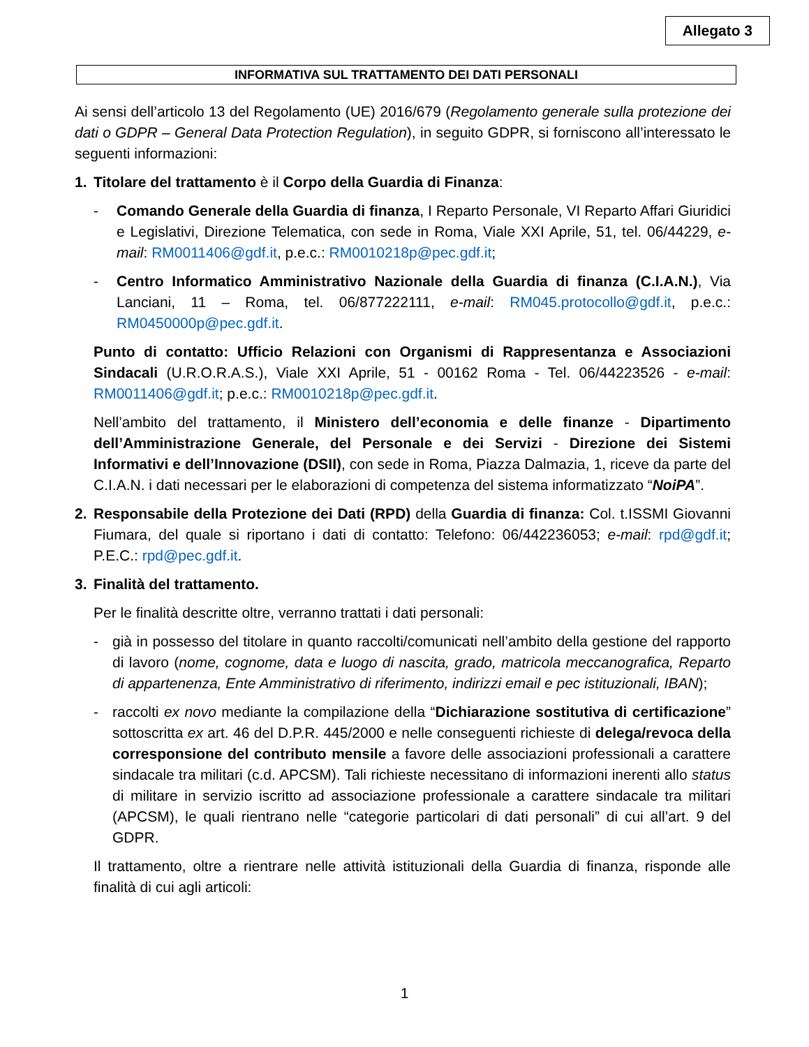Allegato 3
INFORMATIVA SUL TRATTAMENTO DEI DATI PERSONALI
Ai sensi dell’articolo 13 del Regolamento (UE) 2016/679 (Regolamento generale sulla protezione dei dati o GDPR – General Data Protection Regulation), in seguito GDPR, si forniscono all’interessato le seguenti informazioni:
1. Titolare del trattamento è il Corpo della Guardia di Finanza:
- Comando Generale della Guardia di finanza, I Reparto Personale, VI Reparto Affari Giuridici e Legislativi, Direzione Telematica, con sede in Roma, Viale XXI Aprile, 51, tel. 06/44229, e-mail: RM0011406@gdf.it, p.e.c.: RM0010218p@pec.gdf.it;
- Centro Informatico Amministrativo Nazionale della Guardia di finanza (C.I.A.N.), Via Lanciani, 11 – Roma, tel. 06/877222111, e-mail: RM045.protocollo@gdf.it, p.e.c.: RM0450000p@pec.gdf.it.
Punto di contatto: Ufficio Relazioni con Organismi di Rappresentanza e Associazioni Sindacali (U.R.O.R.A.S.), Viale XXI Aprile, 51 - 00162 Roma - Tel. 06/44223526 - e-mail: RM0011406@gdf.it; p.e.c.: RM0010218p@pec.gdf.it.
Nell’ambito del trattamento, il Ministero dell’economia e delle finanze - Dipartimento dell’Amministrazione Generale, del Personale e dei Servizi - Direzione dei Sistemi Informativi e dell’Innovazione (DSII), con sede in Roma, Piazza Dalmazia, 1, riceve da parte del C.I.A.N. i dati necessari per le elaborazioni di competenza del sistema informatizzato “NoiPA”.
2. Responsabile della Protezione dei Dati (RPD) della Guardia di finanza: Col. t.ISSMI Giovanni Fiumara, del quale si riportano i dati di contatto: Telefono: 06/442236053; e-mail: rpd@gdf.it; P.E.C.: rpd@pec.gdf.it.
3. Finalità del trattamento.
Per le finalità descritte oltre, verranno trattati i dati personali:
- già in possesso del titolare in quanto raccolti/comunicati nell’ambito della gestione del rapporto di lavoro (nome, cognome, data e luogo di nascita, grado, matricola meccanografica, Reparto di appartenenza, Ente Amministrativo di riferimento, indirizzi email e pec istituzionali, IBAN);
- raccolti ex novo mediante la compilazione della “Dichiarazione sostitutiva di certificazione” sottoscritta ex art. 46 del D.P.R. 445/2000 e nelle conseguenti richieste di delega/revoca della corresponsione del contributo mensile a favore delle associazioni professionali a carattere sindacale tra militari (c.d. APCSM). Tali richieste necessitano di informazioni inerenti allo status di militare in servizio iscritto ad associazione professionale a carattere sindacale tra militari (APCSM), le quali rientrano nelle “categorie particolari di dati personali” di cui all’art. 9 del GDPR.
Il trattamento, oltre a rientrare nelle attività istituzionali della Guardia di finanza, risponde alle finalità di cui agli articoli:
1